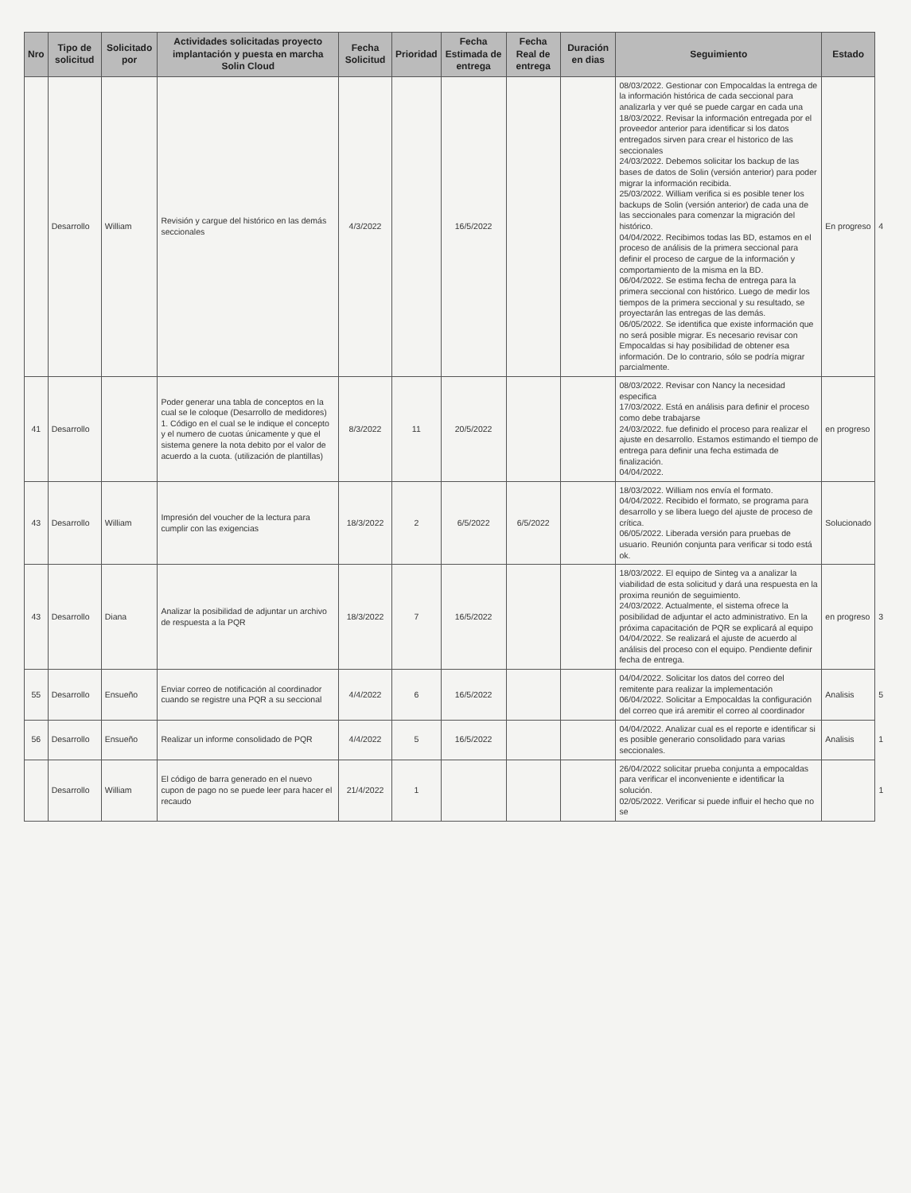| Nro | Tipo de solicitud | Solicitado por | Actividades solicitadas proyecto implantación y puesta en marcha Solin Cloud | Fecha Solicitud | Prioridad | Fecha Estimada de entrega | Fecha Real de entrega | Duración en dias | Seguimiento | Estado | |
| | Desarrollo | William | Revisión y cargue del histórico en las demás seccionales | 4/3/2022 | | 16/5/2022 | | | 08/03/2022. Gestionar con Empocaldas la entrega de la información histórica de cada seccional para analizarla y ver qué se puede cargar en cada una 18/03/2022. Revisar la información entregada por el proveedor anterior para identificar si los datos entregados sirven para crear el historico de las seccionales 24/03/2022. Debemos solicitar los backup de las bases de datos de Solin (versión anterior) para poder migrar la información recibida. 25/03/2022. William verifica si es posible tener los backups de Solin (versión anterior) de cada una de las seccionales para comenzar la migración del histórico. 04/04/2022. Recibimos todas las BD, estamos en el proceso de análisis de la primera seccional para definir el proceso de cargue de la información y comportamiento de la misma en la BD. 06/04/2022. Se estima fecha de entrega para la primera seccional con histórico. Luego de medir los tiempos de la primera seccional y su resultado, se proyectarán las entregas de las demás. 06/05/2022. Se identifica que existe información que no será posible migrar. Es necesario revisar con Empocaldas si hay posibilidad de obtener esa información. De lo contrario, sólo se podría migrar parcialmente. | En progreso | 4 |
| 41 | Desarrollo | | Poder generar una tabla de conceptos en la cual se le coloque (Desarrollo de medidores) 1. Código en el cual se le indique el concepto y el numero de cuotas únicamente y que el sistema genere la nota debito por el valor de acuerdo a la cuota. (utilización de plantillas) | 8/3/2022 | 11 | 20/5/2022 | | | 08/03/2022. Revisar con Nancy la necesidad especifica 17/03/2022. Está en análisis para definir el proceso como debe trabajarse 24/03/2022. fue definido el proceso para realizar el ajuste en desarrollo. Estamos estimando el tiempo de entrega para definir una fecha estimada de finalización. 04/04/2022. | en progreso | |
| 43 | Desarrollo | William | Impresión del voucher de la lectura para cumplir con las exigencias | 18/3/2022 | 2 | 6/5/2022 | 6/5/2022 | | 18/03/2022. William nos envía el formato. 04/04/2022. Recibido el formato, se programa para desarrollo y se libera luego del ajuste de proceso de crítica. 06/05/2022. Liberada versión para pruebas de usuario. Reunión conjunta para verificar si todo está ok. | Solucionado | |
| 43 | Desarrollo | Diana | Analizar la posibilidad de adjuntar un archivo de respuesta a la PQR | 18/3/2022 | 7 | 16/5/2022 | | | 18/03/2022. El equipo de Sinteg va a analizar la viabilidad de esta solicitud y dará una respuesta en la proxima reunión de seguimiento. 24/03/2022. Actualmente, el sistema ofrece la posibilidad de adjuntar el acto administrativo. En la próxima capacitación de PQR se explicará al equipo 04/04/2022. Se realizará el ajuste de acuerdo al análisis del proceso con el equipo. Pendiente definir fecha de entrega. | en progreso | 3 |
| 55 | Desarrollo | Ensueño | Enviar correo de notificación al coordinador cuando se registre una PQR a su seccional | 4/4/2022 | 6 | 16/5/2022 | | | 04/04/2022. Solicitar los datos del correo del remitente para realizar la implementación 06/04/2022. Solicitar a Empocaldas la configuración del correo que irá aremitir el correo al coordinador | Analisis | 5 |
| 56 | Desarrollo | Ensueño | Realizar un informe consolidado de PQR | 4/4/2022 | 5 | 16/5/2022 | | | 04/04/2022. Analizar cual es el reporte e identificar si es posible generario consolidado para varias seccionales. | Analisis | 1 |
| | Desarrollo | William | El código de barra generado en el nuevo cupon de pago no se puede leer para hacer el recaudo | 21/4/2022 | 1 | | | | 26/04/2022 solicitar prueba conjunta a empocaldas para verificar el inconveniente e identificar la solución. 02/05/2022. Verificar si puede influir el hecho que no se | | 1 |